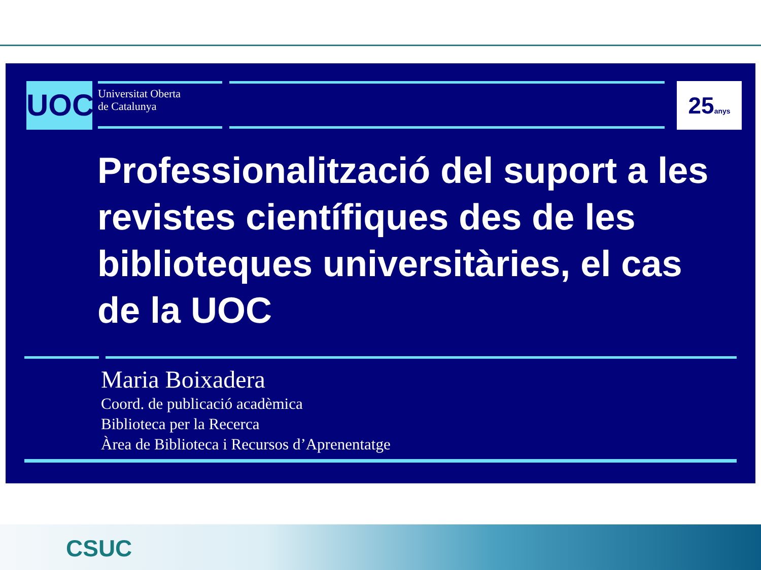UOC
Universitat Oberta
de Catalunya
25anys
Professionalització del suport a les revistes científiques des de les biblioteques universitàries, el cas de la UOC
Maria Boixadera
Coord. de publicació acadèmica
Biblioteca per la Recerca
Àrea de Biblioteca i Recursos d’Aprenentatge
CSUC